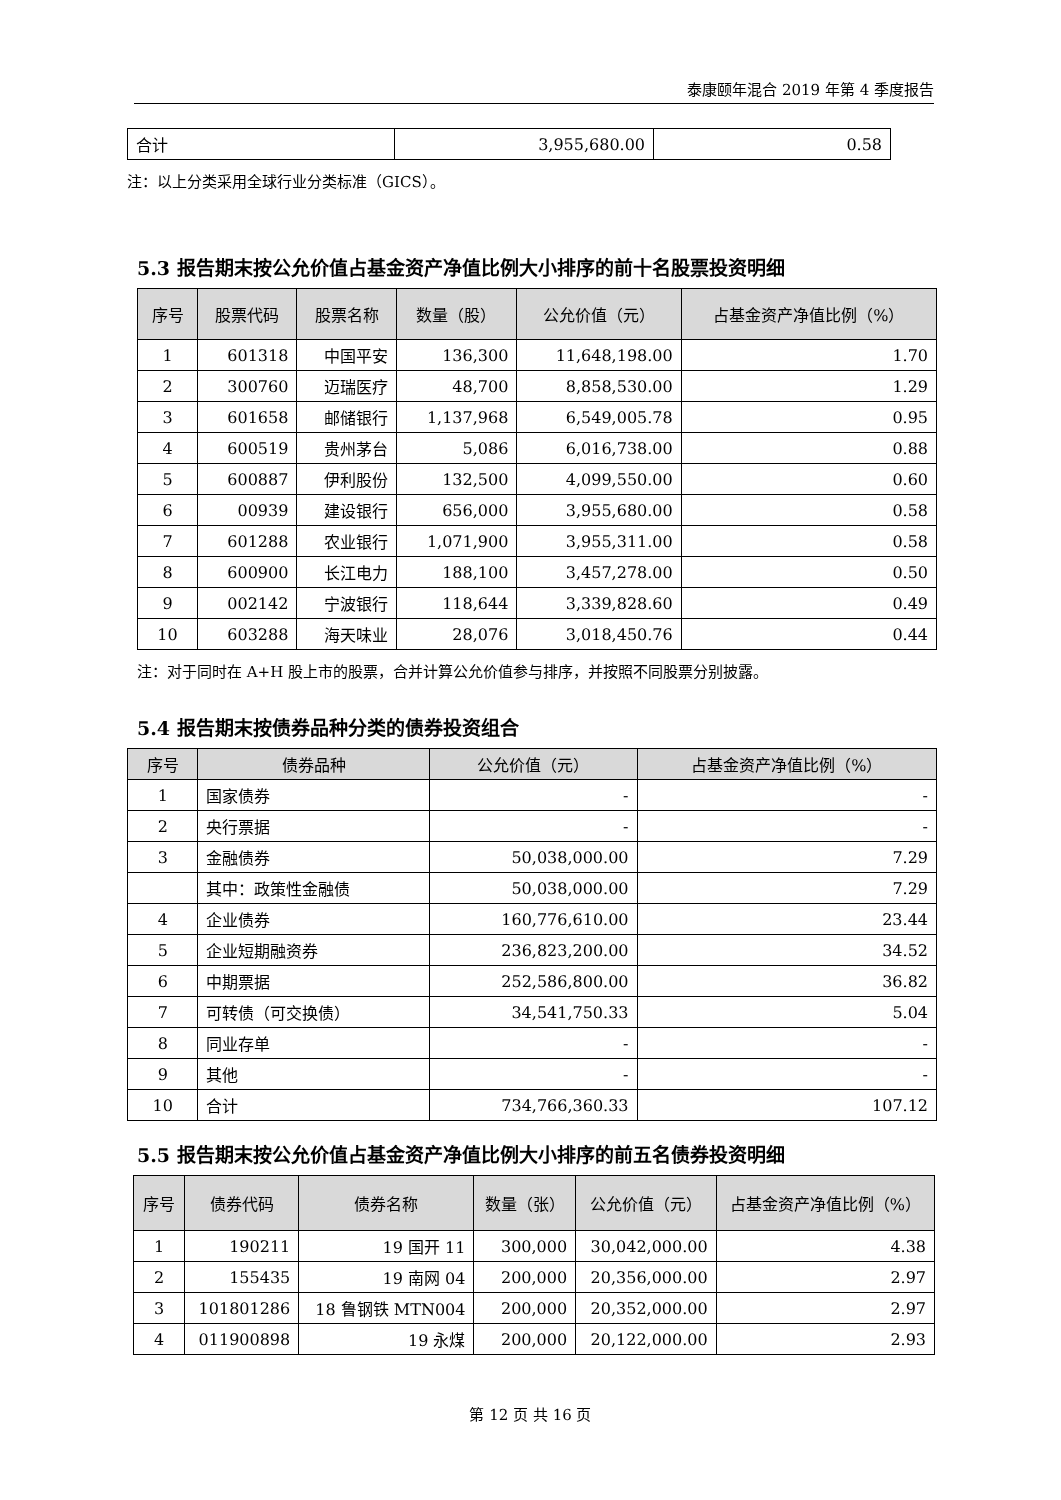泰康颐年混合 2019 年第 4 季度报告
| 合计 | 3,955,680.00 | 0.58 |
注：以上分类采用全球行业分类标准（GICS）。
5.3 报告期末按公允价值占基金资产净值比例大小排序的前十名股票投资明细
| 序号 | 股票代码 | 股票名称 | 数量（股） | 公允价值（元） | 占基金资产净值比例（%） |
| --- | --- | --- | --- | --- | --- |
| 1 | 601318 | 中国平安 | 136,300 | 11,648,198.00 | 1.70 |
| 2 | 300760 | 迈瑞医疗 | 48,700 | 8,858,530.00 | 1.29 |
| 3 | 601658 | 邮储银行 | 1,137,968 | 6,549,005.78 | 0.95 |
| 4 | 600519 | 贵州茅台 | 5,086 | 6,016,738.00 | 0.88 |
| 5 | 600887 | 伊利股份 | 132,500 | 4,099,550.00 | 0.60 |
| 6 | 00939 | 建设银行 | 656,000 | 3,955,680.00 | 0.58 |
| 7 | 601288 | 农业银行 | 1,071,900 | 3,955,311.00 | 0.58 |
| 8 | 600900 | 长江电力 | 188,100 | 3,457,278.00 | 0.50 |
| 9 | 002142 | 宁波银行 | 118,644 | 3,339,828.60 | 0.49 |
| 10 | 603288 | 海天味业 | 28,076 | 3,018,450.76 | 0.44 |
注：对于同时在 A+H 股上市的股票，合并计算公允价值参与排序，并按照不同股票分别披露。
5.4 报告期末按债券品种分类的债券投资组合
| 序号 | 债券品种 | 公允价值（元） | 占基金资产净值比例（%） |
| --- | --- | --- | --- |
| 1 | 国家债券 | - | - |
| 2 | 央行票据 | - | - |
| 3 | 金融债券 | 50,038,000.00 | 7.29 |
| | 其中：政策性金融债 | 50,038,000.00 | 7.29 |
| 4 | 企业债券 | 160,776,610.00 | 23.44 |
| 5 | 企业短期融资券 | 236,823,200.00 | 34.52 |
| 6 | 中期票据 | 252,586,800.00 | 36.82 |
| 7 | 可转债（可交换债） | 34,541,750.33 | 5.04 |
| 8 | 同业存单 | - | - |
| 9 | 其他 | - | - |
| 10 | 合计 | 734,766,360.33 | 107.12 |
5.5 报告期末按公允价值占基金资产净值比例大小排序的前五名债券投资明细
| 序号 | 债券代码 | 债券名称 | 数量（张） | 公允价值（元） | 占基金资产净值比例（%） |
| --- | --- | --- | --- | --- | --- |
| 1 | 190211 | 19 国开 11 | 300,000 | 30,042,000.00 | 4.38 |
| 2 | 155435 | 19 南网 04 | 200,000 | 20,356,000.00 | 2.97 |
| 3 | 101801286 | 18 鲁钢铁 MTN004 | 200,000 | 20,352,000.00 | 2.97 |
| 4 | 011900898 | 19 永煤 | 200,000 | 20,122,000.00 | 2.93 |
第 12 页 共 16 页